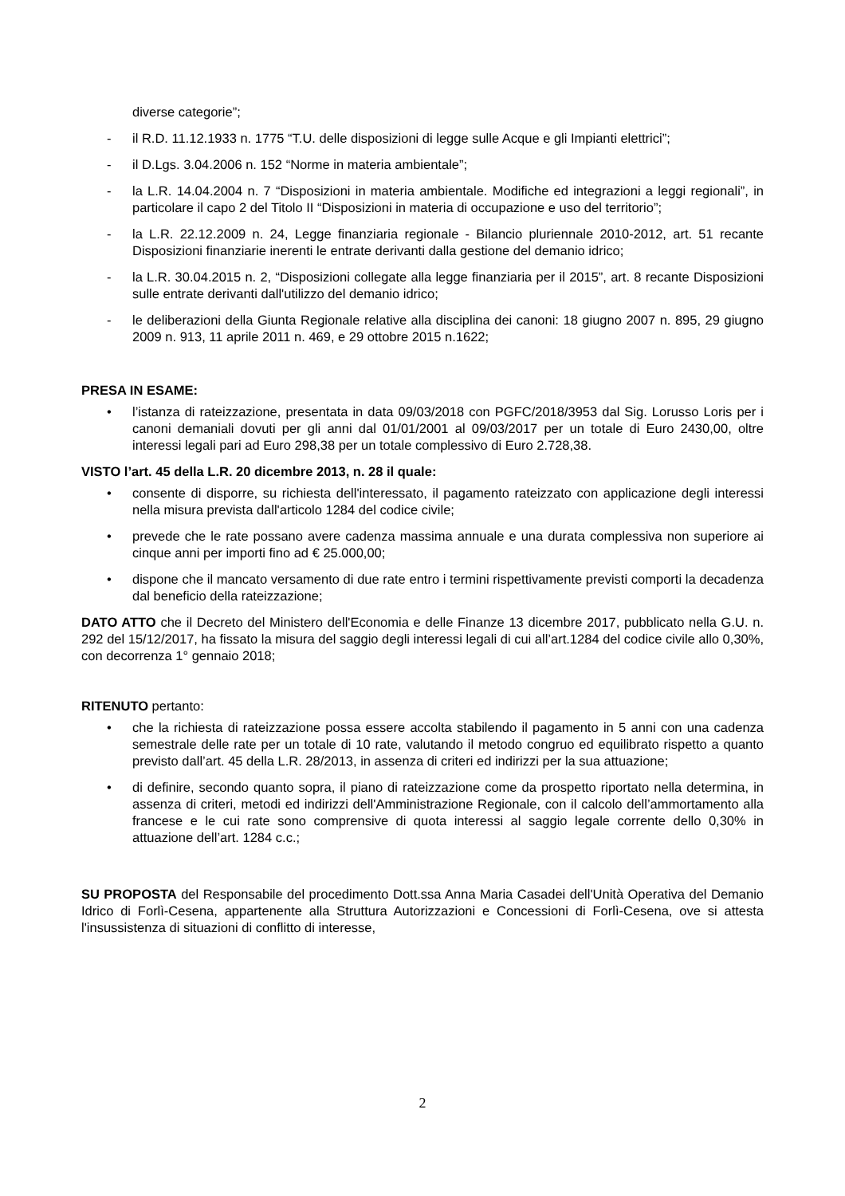diverse categorie”;
- il R.D. 11.12.1933 n. 1775 “T.U. delle disposizioni di legge sulle Acque e gli Impianti elettrici”;
- il D.Lgs. 3.04.2006 n. 152 “Norme in materia ambientale”;
- la L.R. 14.04.2004 n. 7 “Disposizioni in materia ambientale. Modifiche ed integrazioni a leggi regionali”, in particolare il capo 2 del Titolo II “Disposizioni in materia di occupazione e uso del territorio”;
- la L.R. 22.12.2009 n. 24, Legge finanziaria regionale - Bilancio pluriennale 2010-2012, art. 51 recante Disposizioni finanziarie inerenti le entrate derivanti dalla gestione del demanio idrico;
- la L.R. 30.04.2015 n. 2, “Disposizioni collegate alla legge finanziaria per il 2015”, art. 8 recante Disposizioni sulle entrate derivanti dall'utilizzo del demanio idrico;
- le deliberazioni della Giunta Regionale relative alla disciplina dei canoni: 18 giugno 2007 n. 895, 29 giugno 2009 n. 913, 11 aprile 2011 n. 469, e 29 ottobre 2015 n.1622;
PRESA IN ESAME:
• l’istanza di rateizzazione, presentata in data 09/03/2018 con PGFC/2018/3953 dal Sig. Lorusso Loris per i canoni demaniali dovuti per gli anni dal 01/01/2001 al 09/03/2017 per un totale di Euro 2430,00, oltre interessi legali pari ad Euro 298,38 per un totale complessivo di Euro 2.728,38.
VISTO l’art. 45 della L.R. 20 dicembre 2013, n. 28 il quale:
• consente di disporre, su richiesta dell'interessato, il pagamento rateizzato con applicazione degli interessi nella misura prevista dall'articolo 1284 del codice civile;
• prevede che le rate possano avere cadenza massima annuale e una durata complessiva non superiore ai cinque anni per importi fino ad € 25.000,00;
• dispone che il mancato versamento di due rate entro i termini rispettivamente previsti comporti la decadenza dal beneficio della rateizzazione;
DATO ATTO che il Decreto del Ministero dell'Economia e delle Finanze 13 dicembre 2017, pubblicato nella G.U. n. 292 del 15/12/2017, ha fissato la misura del saggio degli interessi legali di cui all’art.1284 del codice civile allo 0,30%, con decorrenza 1° gennaio 2018;
RITENUTO pertanto:
• che la richiesta di rateizzazione possa essere accolta stabilendo il pagamento in 5 anni con una cadenza semestrale delle rate per un totale di 10 rate, valutando il metodo congruo ed equilibrato rispetto a quanto previsto dall’art. 45 della L.R. 28/2013, in assenza di criteri ed indirizzi per la sua attuazione;
• di definire, secondo quanto sopra, il piano di rateizzazione come da prospetto riportato nella determina, in assenza di criteri, metodi ed indirizzi dell'Amministrazione Regionale, con il calcolo dell’ammortamento alla francese e le cui rate sono comprensive di quota interessi al saggio legale corrente dello 0,30% in attuazione dell’art. 1284 c.c.;
SU PROPOSTA del Responsabile del procedimento Dott.ssa Anna Maria Casadei dell'Unità Operativa del Demanio Idrico di Forlì-Cesena, appartenente alla Struttura Autorizzazioni e Concessioni di Forlì-Cesena, ove si attesta l'insussistenza di situazioni di conflitto di interesse,
2